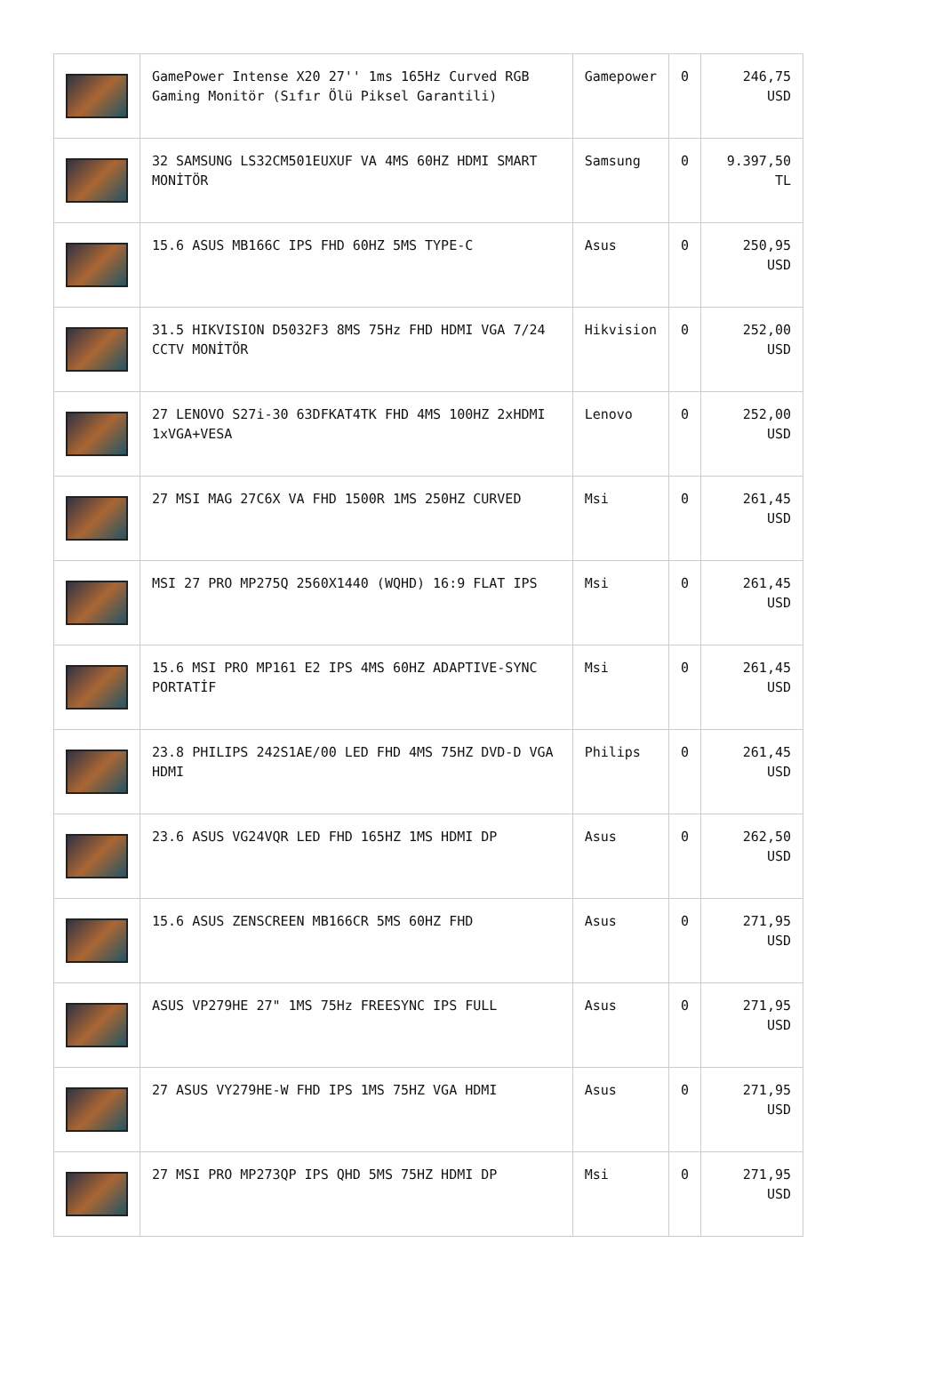| | GamePower Intense X20 27'' 1ms 165Hz Curved RGB Gaming Monitör (Sıfır Ölü Piksel Garantili) | Gamepower | 0 | 246,75 USD |
| | 32 SAMSUNG LS32CM501EUXUF VA 4MS 60HZ HDMI SMART MONİTÖR | Samsung | 0 | 9.397,50 TL |
| | 15.6 ASUS MB166C IPS FHD 60HZ 5MS TYPE-C | Asus | 0 | 250,95 USD |
| | 31.5 HIKVISION D5032F3 8MS 75Hz FHD HDMI VGA 7/24 CCTV MONİTÖR | Hikvision | 0 | 252,00 USD |
| | 27 LENOVO S27i-30 63DFKAT4TK FHD 4MS 100HZ 2xHDMI 1xVGA+VESA | Lenovo | 0 | 252,00 USD |
| | 27 MSI MAG 27C6X VA FHD 1500R 1MS 250HZ CURVED | Msi | 0 | 261,45 USD |
| | MSI 27 PRO MP275Q 2560X1440 (WQHD) 16:9 FLAT IPS | Msi | 0 | 261,45 USD |
| | 15.6 MSI PRO MP161 E2 IPS 4MS 60HZ ADAPTIVE-SYNC PORTATİF | Msi | 0 | 261,45 USD |
| | 23.8 PHILIPS 242S1AE/00 LED FHD 4MS 75HZ DVD-D VGA HDMI | Philips | 0 | 261,45 USD |
| | 23.6 ASUS VG24VQR LED FHD 165HZ 1MS HDMI DP | Asus | 0 | 262,50 USD |
| | 15.6 ASUS ZENSCREEN MB166CR 5MS 60HZ FHD | Asus | 0 | 271,95 USD |
| | ASUS VP279HE 27" 1MS 75Hz FREESYNC IPS FULL | Asus | 0 | 271,95 USD |
| | 27 ASUS VY279HE-W FHD IPS 1MS 75HZ VGA HDMI | Asus | 0 | 271,95 USD |
| | 27 MSI PRO MP273QP IPS QHD 5MS 75HZ HDMI DP | Msi | 0 | 271,95 USD |